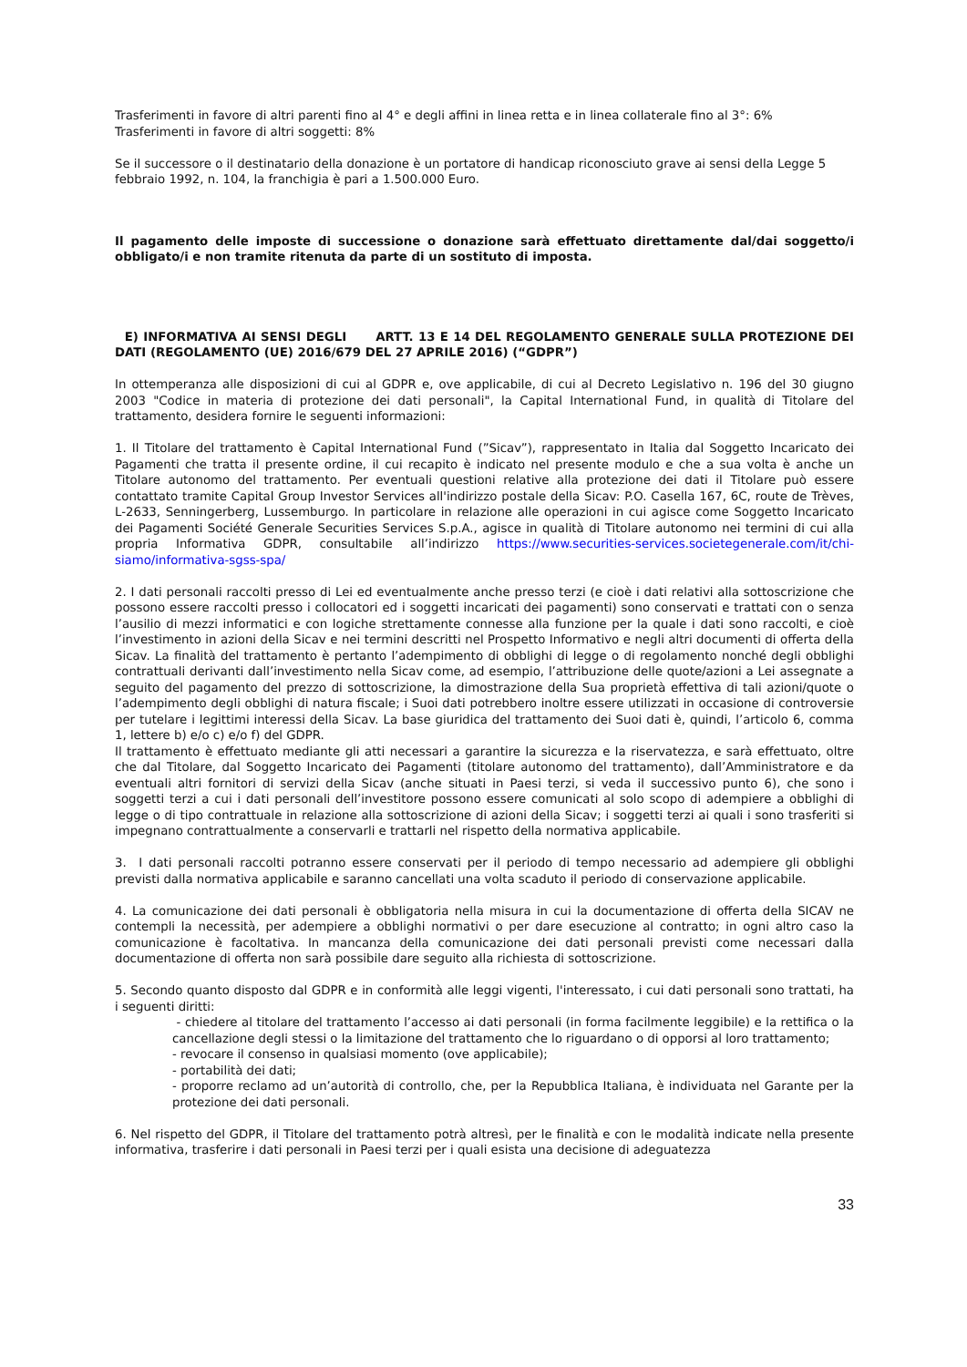Trasferimenti in favore di altri parenti fino al 4° e degli affini in linea retta e in linea collaterale fino al 3°: 6%
Trasferimenti in favore di altri soggetti: 8%
Se il successore o il destinatario della donazione è un portatore di handicap riconosciuto grave ai sensi della Legge 5 febbraio 1992, n. 104, la franchigia è pari a 1.500.000 Euro.
Il pagamento delle imposte di successione o donazione sarà effettuato direttamente dal/dai soggetto/i obbligato/i e non tramite ritenuta da parte di un sostituto di imposta.
E) INFORMATIVA AI SENSI DEGLI ARTT. 13 E 14 DEL REGOLAMENTO GENERALE SULLA PROTEZIONE DEI DATI (REGOLAMENTO (UE) 2016/679 DEL 27 APRILE 2016) (“GDPR”)
In ottemperanza alle disposizioni di cui al GDPR e, ove applicabile, di cui al Decreto Legislativo n. 196 del 30 giugno 2003 "Codice in materia di protezione dei dati personali", la Capital International Fund, in qualità di Titolare del trattamento, desidera fornire le seguenti informazioni:
1. Il Titolare del trattamento è Capital International Fund (”Sicav”), rappresentato in Italia dal Soggetto Incaricato dei Pagamenti che tratta il presente ordine, il cui recapito è indicato nel presente modulo e che a sua volta è anche un Titolare autonomo del trattamento. Per eventuali questioni relative alla protezione dei dati il Titolare può essere contattato tramite Capital Group Investor Services all'indirizzo postale della Sicav: P.O. Casella 167, 6C, route de Trèves, L-2633, Senningerberg, Lussemburgo. In particolare in relazione alle operazioni in cui agisce come Soggetto Incaricato dei Pagamenti Société Generale Securities Services S.p.A., agisce in qualità di Titolare autonomo nei termini di cui alla propria Informativa GDPR, consultabile all’indirizzo https://www.securities-services.societegenerale.com/it/chi-siamo/informativa-sgss-spa/
2. I dati personali raccolti presso di Lei ed eventualmente anche presso terzi (e cioè i dati relativi alla sottoscrizione che possono essere raccolti presso i collocatori ed i soggetti incaricati dei pagamenti) sono conservati e trattati con o senza l’ausilio di mezzi informatici e con logiche strettamente connesse alla funzione per la quale i dati sono raccolti, e cioè l’investimento in azioni della Sicav e nei termini descritti nel Prospetto Informativo e negli altri documenti di offerta della Sicav. La finalità del trattamento è pertanto l’adempimento di obblighi di legge o di regolamento nonché degli obblighi contrattuali derivanti dall’investimento nella Sicav come, ad esempio, l’attribuzione delle quote/azioni a Lei assegnate a seguito del pagamento del prezzo di sottoscrizione, la dimostrazione della Sua proprietà effettiva di tali azioni/quote o l’adempimento degli obblighi di natura fiscale; i Suoi dati potrebbero inoltre essere utilizzati in occasione di controversie per tutelare i legittimi interessi della Sicav. La base giuridica del trattamento dei Suoi dati è, quindi, l’articolo 6, comma 1, lettere b) e/o c) e/o f) del GDPR.
Il trattamento è effettuato mediante gli atti necessari a garantire la sicurezza e la riservatezza, e sarà effettuato, oltre che dal Titolare, dal Soggetto Incaricato dei Pagamenti (titolare autonomo del trattamento), dall’Amministratore e da eventuali altri fornitori di servizi della Sicav (anche situati in Paesi terzi, si veda il successivo punto 6), che sono i soggetti terzi a cui i dati personali dell’investitore possono essere comunicati al solo scopo di adempiere a obblighi di legge o di tipo contrattuale in relazione alla sottoscrizione di azioni della Sicav; i soggetti terzi ai quali i sono trasferiti si impegnano contrattualmente a conservarli e trattarli nel rispetto della normativa applicabile.
3. I dati personali raccolti potranno essere conservati per il periodo di tempo necessario ad adempiere gli obblighi previsti dalla normativa applicabile e saranno cancellati una volta scaduto il periodo di conservazione applicabile.
4. La comunicazione dei dati personali è obbligatoria nella misura in cui la documentazione di offerta della SICAV ne contempli la necessità, per adempiere a obblighi normativi o per dare esecuzione al contratto; in ogni altro caso la comunicazione è facoltativa. In mancanza della comunicazione dei dati personali previsti come necessari dalla documentazione di offerta non sarà possibile dare seguito alla richiesta di sottoscrizione.
5. Secondo quanto disposto dal GDPR e in conformità alle leggi vigenti, l'interessato, i cui dati personali sono trattati, ha i seguenti diritti:
- chiedere al titolare del trattamento l’accesso ai dati personali (in forma facilmente leggibile) e la rettifica o la cancellazione degli stessi o la limitazione del trattamento che lo riguardano o di opporsi al loro trattamento;
- revocare il consenso in qualsiasi momento (ove applicabile);
- portabilità dei dati;
- proporre reclamo ad un’autorità di controllo, che, per la Repubblica Italiana, è individuata nel Garante per la protezione dei dati personali.
6. Nel rispetto del GDPR, il Titolare del trattamento potrà altresì, per le finalità e con le modalità indicate nella presente informativa, trasferire i dati personali in Paesi terzi per i quali esista una decisione di adeguatezza
33